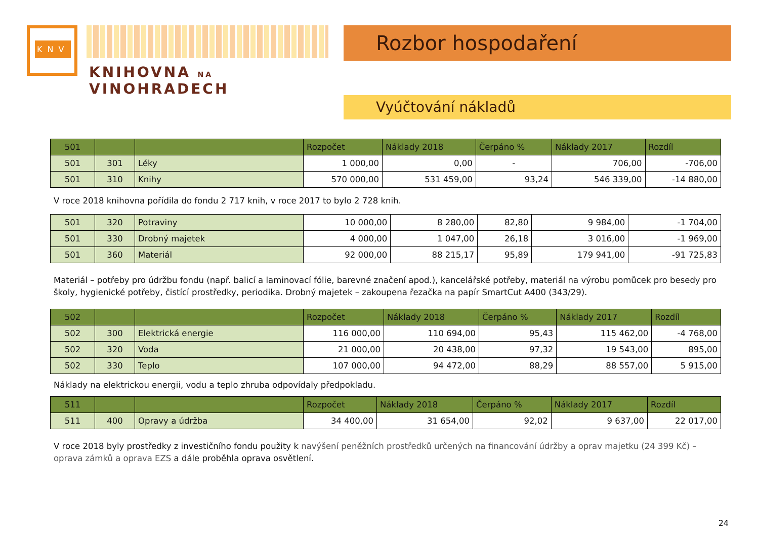KNV
KNIHOVNA NA VINOHRADECH
Rozbor hospodaření
Vyúčtování nákladů
| 501 | | | Rozpočet | Náklady 2018 | Čerpáno % | Náklady 2017 | Rozdíl |
| --- | --- | --- | --- | --- | --- | --- | --- |
| 501 | 301 | Léky | 1 000,00 | 0,00 | - | 706,00 | -706,00 |
| 501 | 310 | Knihy | 570 000,00 | 531 459,00 | 93,24 | 546 339,00 | -14 880,00 |
V roce 2018 knihovna pořídila do fondu 2 717 knih, v roce 2017 to bylo 2 728 knih.
| 501 | 320 | Potraviny | 10 000,00 | 8 280,00 | 82,80 | 9 984,00 | -1 704,00 |
| 501 | 330 | Drobný majetek | 4 000,00 | 1 047,00 | 26,18 | 3 016,00 | -1 969,00 |
| 501 | 360 | Materiál | 92 000,00 | 88 215,17 | 95,89 | 179 941,00 | -91 725,83 |
Materiál – potřeby pro údržbu fondu (např. balicí a laminovací fólie, barevné značení apod.), kancelářské potřeby, materiál na výrobu pomůcek pro besedy pro školy, hygienické potřeby, čistící prostředky, periodika. Drobný majetek – zakoupena řezačka na papír SmartCut A400 (343/29).
| 502 | | | Rozpočet | Náklady 2018 | Čerpáno % | Náklady 2017 | Rozdíl |
| --- | --- | --- | --- | --- | --- | --- | --- |
| 502 | 300 | Elektrická energie | 116 000,00 | 110 694,00 | 95,43 | 115 462,00 | -4 768,00 |
| 502 | 320 | Voda | 21 000,00 | 20 438,00 | 97,32 | 19 543,00 | 895,00 |
| 502 | 330 | Teplo | 107 000,00 | 94 472,00 | 88,29 | 88 557,00 | 5 915,00 |
Náklady na elektrickou energii, vodu a teplo zhruba odpovídaly předpokladu.
| 511 | | | Rozpočet | Náklady 2018 | Čerpáno % | Náklady 2017 | Rozdíl |
| --- | --- | --- | --- | --- | --- | --- | --- |
| 511 | 400 | Opravy a údržba | 34 400,00 | 31 654,00 | 92,02 | 9 637,00 | 22 017,00 |
V roce 2018 byly prostředky z investičního fondu použity k navýšení peněžních prostředků určených na financování údržby a oprav majetku (24 399 Kč) – oprava zámků a oprava EZS a dále proběhla oprava osvětlení.
24